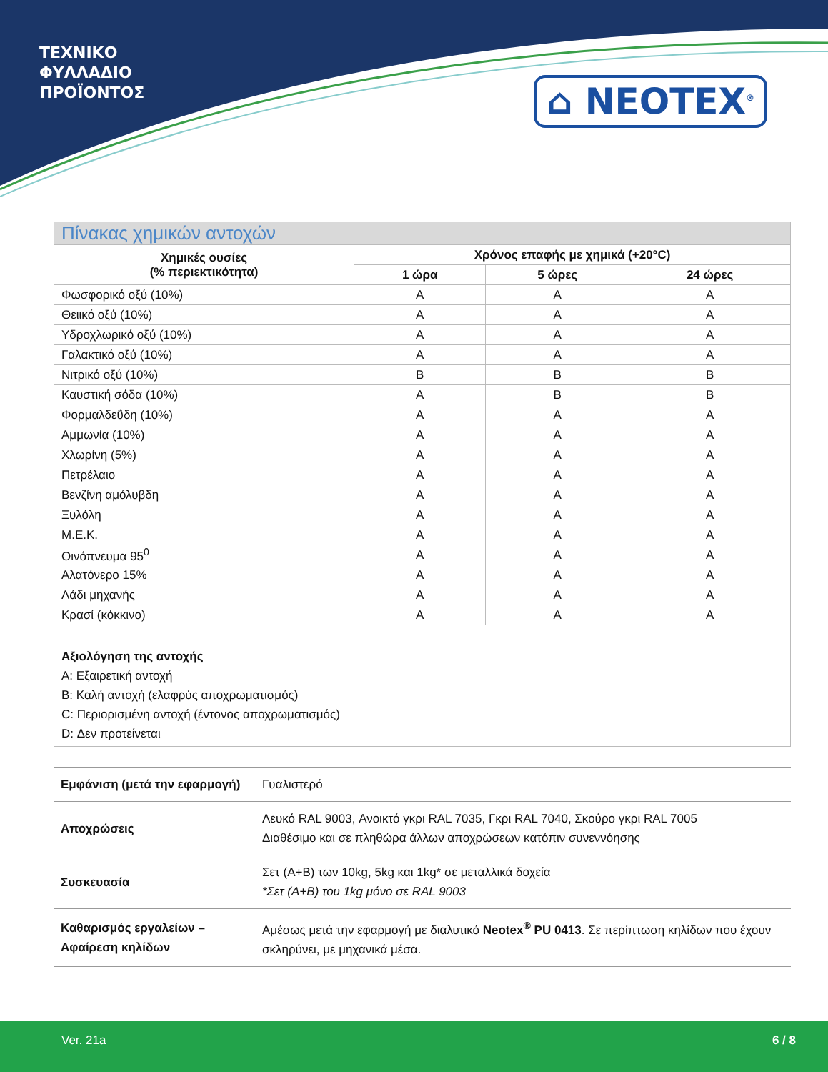ΤΕΧΝΙΚΟ
ΦΥΛΛΑΔΙΟ
ΠΡΟΪΟΝΤΟΣ
⌂ NEOTEX<sup>®</sup>
| Πίνακας χημικών αντοχών | | | |
| --- | --- | --- | --- |
| Χημικές ουσίες (% περιεκτικότητα) | Χρόνος επαφής με χημικά (+20°C) | | |
| | 1 ώρα | 5 ώρες | 24 ώρες |
| Φωσφορικό οξύ (10%) | A | A | A |
| Θειικό οξύ (10%) | A | A | A |
| Υδροχλωρικό οξύ (10%) | A | A | A |
| Γαλακτικό οξύ (10%) | A | A | A |
| Νιτρικό οξύ (10%) | B | B | B |
| Καυστική σόδα (10%) | A | B | B |
| Φορμαλδεΰδη (10%) | A | A | A |
| Αμμωνία (10%) | A | A | A |
| Χλωρίνη (5%) | A | A | A |
| Πετρέλαιο | A | A | A |
| Βενζίνη αμόλυβδη | A | A | A |
| Ξυλόλη | A | A | A |
| M.E.K. | A | A | A |
| Οινόπνευμα 95<sup>0</sup> | A | A | A |
| Αλατόνερο 15% | A | A | A |
| Λάδι μηχανής | A | A | A |
| Κρασί (κόκκινο) | A | A | A |
Αξιολόγηση της αντοχής
A: Εξαιρετική αντοχή
B: Καλή αντοχή (ελαφρύς αποχρωματισμός)
C: Περιορισμένη αντοχή (έντονος αποχρωματισμός)
D: Δεν προτείνεται
| Εμφάνιση (μετά την εφαρμογή) | Γυαλιστερό |
| Αποχρώσεις | Λευκό RAL 9003, Ανοικτό γκρι RAL 7035, Γκρι RAL 7040, Σκούρο γκρι RAL 7005 Διαθέσιμο και σε πληθώρα άλλων αποχρώσεων κατόπιν συνεννόησης |
| Συσκευασία | Σετ (A+B) των 10kg, 5kg και 1kg* σε μεταλλικά δοχεία *Σετ (A+B) του 1kg μόνο σε RAL 9003 |
| Καθαρισμός εργαλείων – Αφαίρεση κηλίδων | Αμέσως μετά την εφαρμογή με διαλυτικό Neotex<sup>®</sup> PU 0413 . Σε περίπτωση κηλίδων που έχουν σκληρύνει, με μηχανικά μέσα. |
Ver. 21a 6 / 8